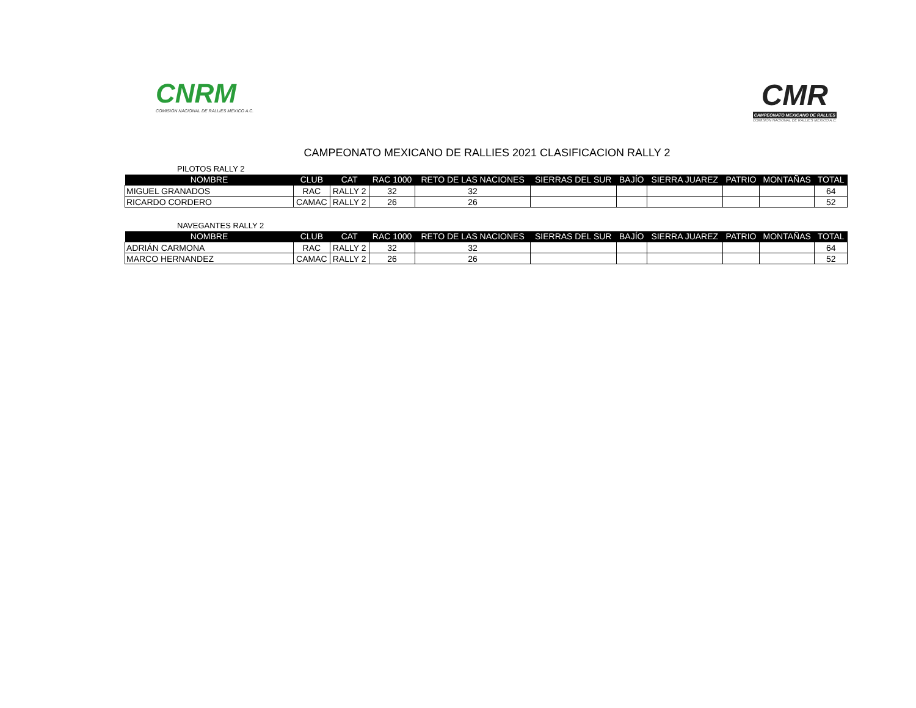CNRM
COMISIÓN NACIONAL DE RALLIES MÉXICO A.C.
CMR
CAMPEONATO MEXICANO DE RALLIES
COMISIÓN NACIONAL DE RALLIES MÉXICO A.C.
CAMPEONATO MEXICANO DE RALLIES 2021 CLASIFICACION RALLY 2
PILOTOS RALLY 2
| NOMBRE | CLUB | CAT | RAC 1000 | RETO DE LAS NACIONES | SIERRAS DEL SUR | BAJÍO | SIERRA JUAREZ | PATRIO | MONTAÑAS | TOTAL |
| --- | --- | --- | --- | --- | --- | --- | --- | --- | --- | --- |
| MIGUEL GRANADOS | RAC | RALLY 2 | 32 | 32 | | | | | | 64 |
| RICARDO CORDERO | CAMAC | RALLY 2 | 26 | 26 | | | | | | 52 |
NAVEGANTES RALLY 2
| NOMBRE | CLUB | CAT | RAC 1000 | RETO DE LAS NACIONES | SIERRAS DEL SUR | BAJÍO | SIERRA JUAREZ | PATRIO | MONTAÑAS | TOTAL |
| --- | --- | --- | --- | --- | --- | --- | --- | --- | --- | --- |
| ADRIÁN CARMONA | RAC | RALLY 2 | 32 | 32 | | | | | | 64 |
| MARCO HERNANDEZ | CAMAC | RALLY 2 | 26 | 26 | | | | | | 52 |